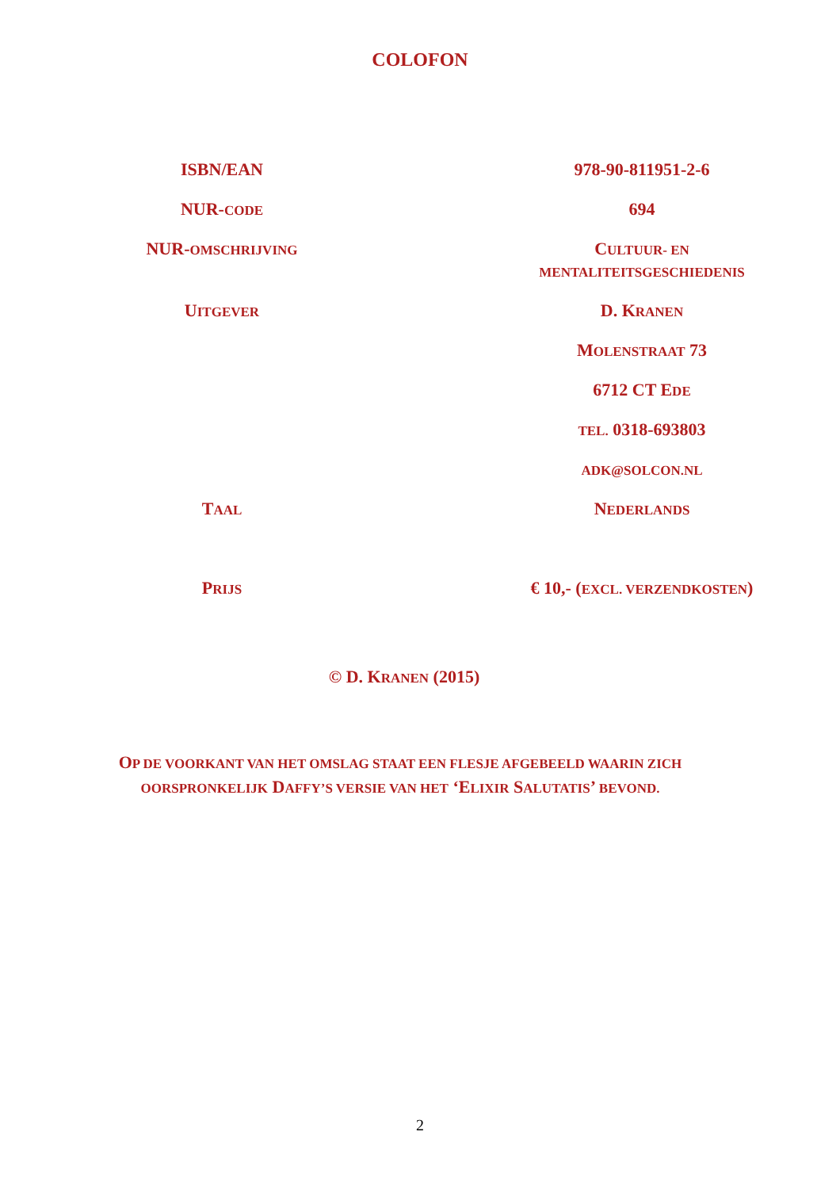COLOFON
| ISBN/EAN | 978-90-811951-2-6 |
| NUR- CODE | 694 |
| NUR- OMSCHRIJVING | C ULTUUR- EN MENTALITEITSGESCHIEDENIS |
| U ITGEVER | D. K RANEN |
| | M OLENSTRAAT 73 |
| | 6712 CT E DE |
| | TEL. 0318-693803 |
| | ADK@SOLCON.NL |
| T AAL | N EDERLANDS |
| P RIJS | € 10,- ( EXCL. VERZENDKOSTEN ) |
© D. KRANEN (2015)
OP DE VOORKANT VAN HET OMSLAG STAAT EEN FLESJE AFGEBEELD WAARIN ZICH OORSPRONKELIJK DAFFY’S VERSIE VAN HET ‘ELIXIR SALUTATIS’ BEVOND.
2